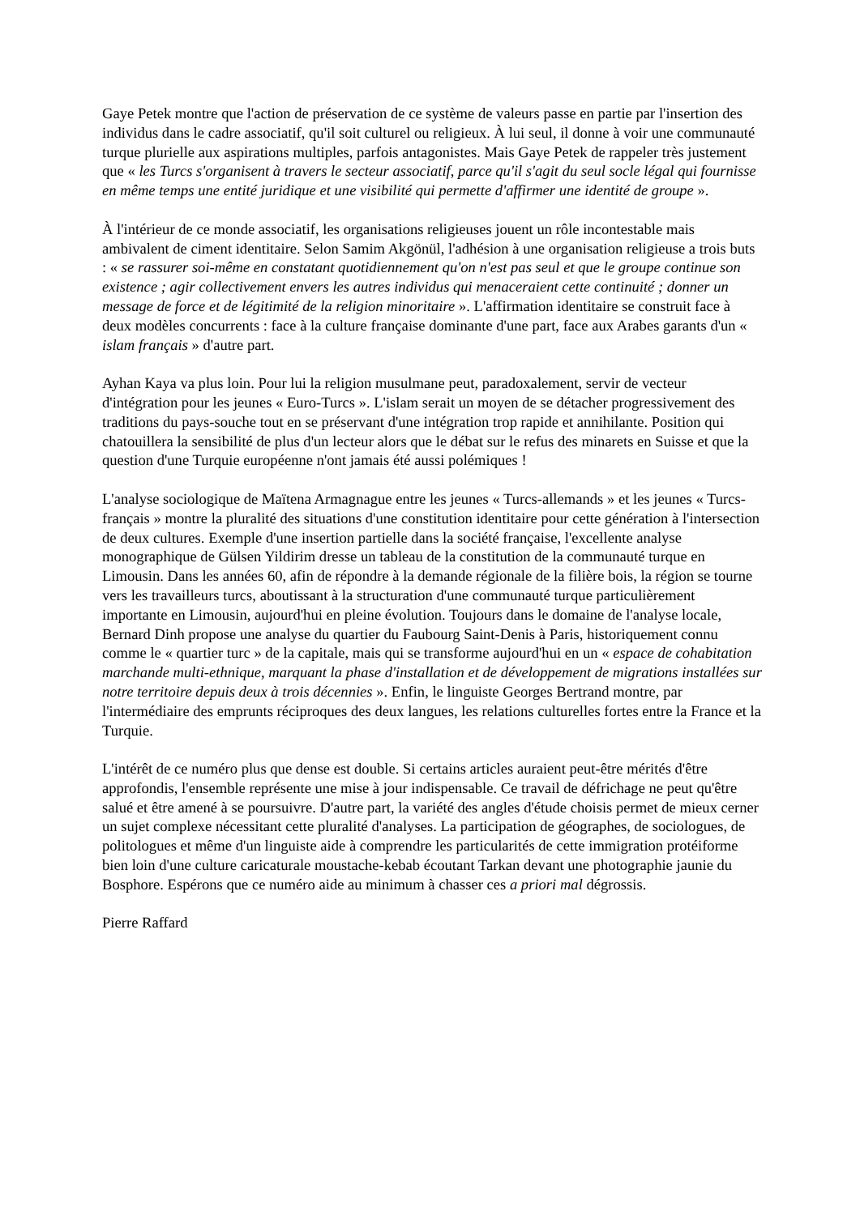Gaye Petek montre que l'action de préservation de ce système de valeurs passe en partie par l'insertion des individus dans le cadre associatif, qu'il soit culturel ou religieux. À lui seul, il donne à voir une communauté turque plurielle aux aspirations multiples, parfois antagonistes. Mais Gaye Petek de rappeler très justement que « les Turcs s'organisent à travers le secteur associatif, parce qu'il s'agit du seul socle légal qui fournisse en même temps une entité juridique et une visibilité qui permette d'affirmer une identité de groupe ».
À l'intérieur de ce monde associatif, les organisations religieuses jouent un rôle incontestable mais ambivalent de ciment identitaire. Selon Samim Akgönül, l'adhésion à une organisation religieuse a trois buts : « se rassurer soi-même en constatant quotidiennement qu'on n'est pas seul et que le groupe continue son existence ; agir collectivement envers les autres individus qui menaceraient cette continuité ; donner un message de force et de légitimité de la religion minoritaire ». L'affirmation identitaire se construit face à deux modèles concurrents : face à la culture française dominante d'une part, face aux Arabes garants d'un « islam français » d'autre part.
Ayhan Kaya va plus loin. Pour lui la religion musulmane peut, paradoxalement, servir de vecteur d'intégration pour les jeunes « Euro-Turcs ». L'islam serait un moyen de se détacher progressivement des traditions du pays-souche tout en se préservant d'une intégration trop rapide et annihilante. Position qui chatouillera la sensibilité de plus d'un lecteur alors que le débat sur le refus des minarets en Suisse et que la question d'une Turquie européenne n'ont jamais été aussi polémiques !
L'analyse sociologique de Maïtena Armagnague entre les jeunes « Turcs-allemands » et les jeunes « Turcs-français » montre la pluralité des situations d'une constitution identitaire pour cette génération à l'intersection de deux cultures. Exemple d'une insertion partielle dans la société française, l'excellente analyse monographique de Gülsen Yildirim dresse un tableau de la constitution de la communauté turque en Limousin. Dans les années 60, afin de répondre à la demande régionale de la filière bois, la région se tourne vers les travailleurs turcs, aboutissant à la structuration d'une communauté turque particulièrement importante en Limousin, aujourd'hui en pleine évolution. Toujours dans le domaine de l'analyse locale, Bernard Dinh propose une analyse du quartier du Faubourg Saint-Denis à Paris, historiquement connu comme le « quartier turc » de la capitale, mais qui se transforme aujourd'hui en un « espace de cohabitation marchande multi-ethnique, marquant la phase d'installation et de développement de migrations installées sur notre territoire depuis deux à trois décennies ». Enfin, le linguiste Georges Bertrand montre, par l'intermédiaire des emprunts réciproques des deux langues, les relations culturelles fortes entre la France et la Turquie.
L'intérêt de ce numéro plus que dense est double. Si certains articles auraient peut-être mérités d'être approfondis, l'ensemble représente une mise à jour indispensable. Ce travail de défrichage ne peut qu'être salué et être amené à se poursuivre. D'autre part, la variété des angles d'étude choisis permet de mieux cerner un sujet complexe nécessitant cette pluralité d'analyses. La participation de géographes, de sociologues, de politologues et même d'un linguiste aide à comprendre les particularités de cette immigration protéiforme bien loin d'une culture caricaturale moustache-kebab écoutant Tarkan devant une photographie jaunie du Bosphore. Espérons que ce numéro aide au minimum à chasser ces a priori mal dégrossis.
Pierre Raffard